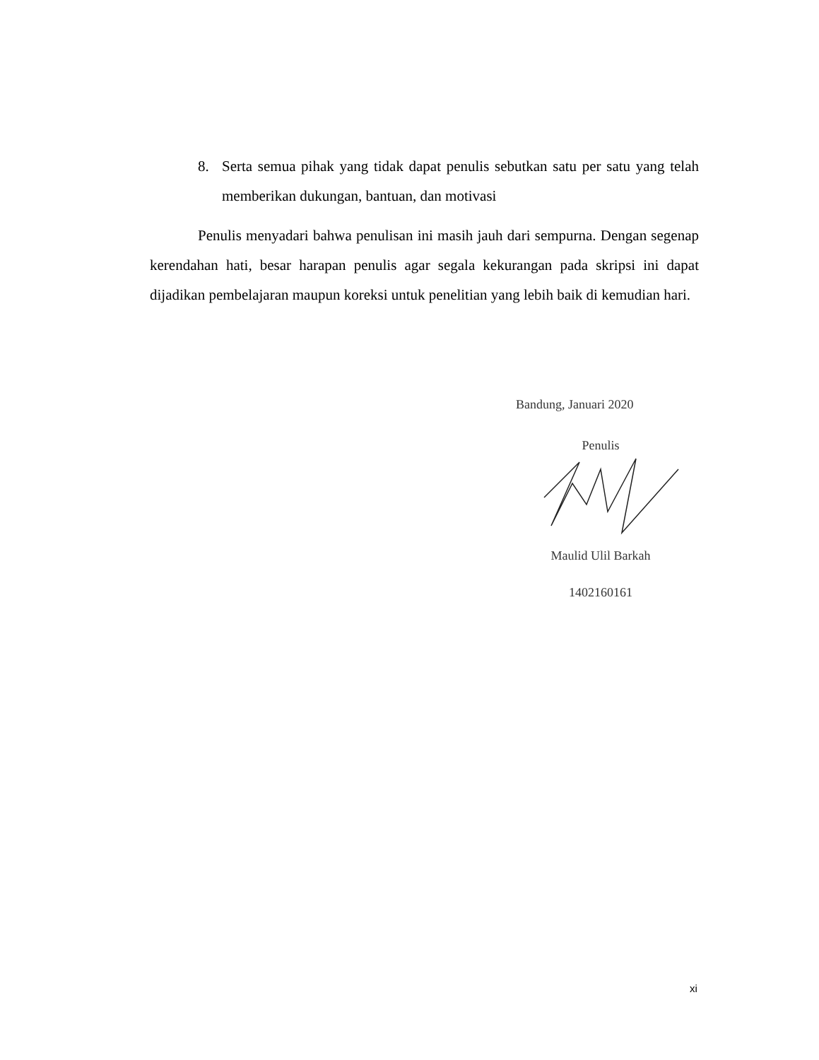8. Serta semua pihak yang tidak dapat penulis sebutkan satu per satu yang telah memberikan dukungan, bantuan, dan motivasi
Penulis menyadari bahwa penulisan ini masih jauh dari sempurna. Dengan segenap kerendahan hati, besar harapan penulis agar segala kekurangan pada skripsi ini dapat dijadikan pembelajaran maupun koreksi untuk penelitian yang lebih baik di kemudian hari.
Bandung, Januari 2020
Penulis
Maulid Ulil Barkah
1402160161
xi